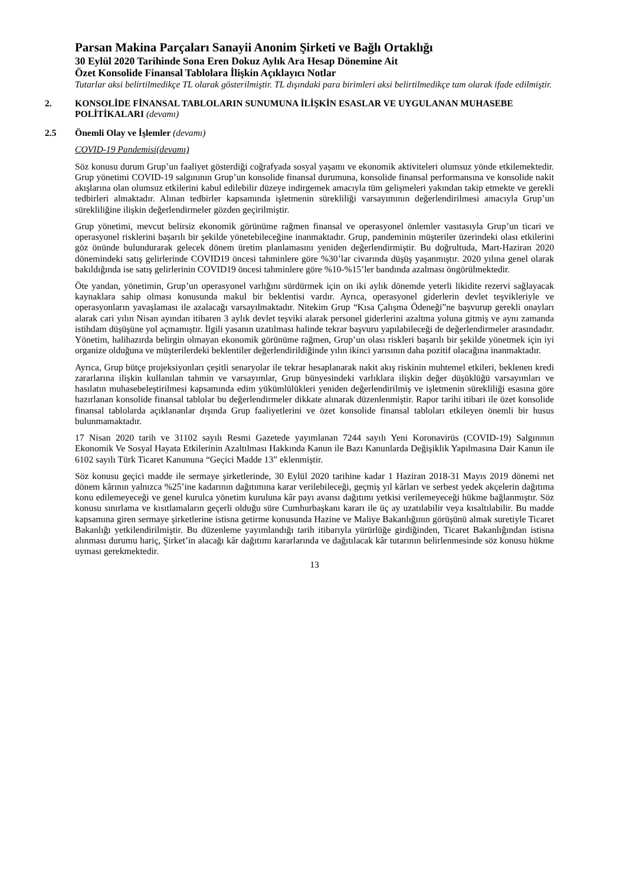Parsan Makina Parçaları Sanayii Anonim Şirketi ve Bağlı Ortaklığı
30 Eylül 2020 Tarihinde Sona Eren Dokuz Aylık Ara Hesap Dönemine Ait
Özet Konsolide Finansal Tablolara İlişkin Açıklayıcı Notlar
Tutarlar aksi belirtilmedikçe TL olarak gösterilmiştir. TL dışındaki para birimleri aksi belirtilmedikçe tam olarak ifade edilmiştir.
2. KONSOLİDE FİNANSAL TABLOLARIN SUNUMUNA İLİŞKİN ESASLAR VE UYGULANAN MUHASEBE POLİTİKALARI (devamı)
2.5 Önemli Olay ve İşlemler (devamı)
COVID-19 Pandemisi(devamı)
Söz konusu durum Grup’un faaliyet gösterdiği coğrafyada sosyal yaşamı ve ekonomik aktiviteleri olumsuz yönde etkilemektedir. Grup yönetimi COVID-19 salgınının Grup’un konsolide finansal durumuna, konsolide finansal performansına ve konsolide nakit akışlarına olan olumsuz etkilerini kabul edilebilir düzeye indirgemek amacıyla tüm gelişmeleri yakından takip etmekte ve gerekli tedbirleri almaktadır. Alınan tedbirler kapsamında işletmenin sürekliliği varsayımının değerlendirilmesi amacıyla Grup’un sürekliliğine ilişkin değerlendirmeler gözden geçirilmiştir.
Grup yönetimi, mevcut belirsiz ekonomik görünüme rağmen finansal ve operasyonel önlemler vasıtasıyla Grup’un ticari ve operasyonel risklerini başarılı bir şekilde yönetebileceğine inanmaktadır. Grup, pandeminin müşteriler üzerindeki olası etkilerini göz önünde bulundurarak gelecek dönem üretim planlamasını yeniden değerlendirmiştir. Bu doğrultuda, Mart-Haziran 2020 dönemindeki satış gelirlerinde COVID19 öncesi tahminlere göre %30’lar civarında düşüş yaşanmıştır. 2020 yılına genel olarak bakıldığında ise satış gelirlerinin COVID19 öncesi tahminlere göre %10-%15’ler bandında azalması öngörülmektedir.
Öte yandan, yönetimin, Grup’un operasyonel varlığını sürdürmek için on iki aylık dönemde yeterli likidite rezervi sağlayacak kaynaklara sahip olması konusunda makul bir beklentisi vardır. Ayrıca, operasyonel giderlerin devlet teşvikleriyle ve operasyonların yavaşlaması ile azalacağı varsayılmaktadır. Nitekim Grup “Kısa Çalışma Ödeneği”ne başvurup gerekli onayları alarak cari yılın Nisan ayından itibaren 3 aylık devlet teşviki alarak personel giderlerini azaltma yoluna gitmiş ve aynı zamanda istihdam düşüşüne yol açmamıştır. İlgili yasanın uzatılması halinde tekrar başvuru yapılabileceği de değerlendirmeler arasındadır. Yönetim, halihazırda belirgin olmayan ekonomik görünüme rağmen, Grup’un olası riskleri başarılı bir şekilde yönetmek için iyi organize olduğuna ve müşterilerdeki beklentiler değerlendirildiğinde yılın ikinci yarısının daha pozitif olacağına inanmaktadır.
Ayrıca, Grup bütçe projeksiyonları çeşitli senaryolar ile tekrar hesaplanarak nakit akış riskinin muhtemel etkileri, beklenen kredi zararlarına ilişkin kullanılan tahmin ve varsayımlar, Grup bünyesindeki varlıklara ilişkin değer düşüklüğü varsayımları ve hasılatın muhasebeleştirilmesi kapsamında edim yükümlülükleri yeniden değerlendirilmiş ve işletmenin sürekliliği esasına göre hazırlanan konsolide finansal tablolar bu değerlendirmeler dikkate alınarak düzenlenmiştir. Rapor tarihi itibari ile özet konsolide finansal tablolarda açıklananlar dışında Grup faaliyetlerini ve özet konsolide finansal tabloları etkileyen önemli bir husus bulunmamaktadır.
17 Nisan 2020 tarih ve 31102 sayılı Resmi Gazetede yayımlanan 7244 sayılı Yeni Koronavirüs (COVID-19) Salgınının Ekonomik Ve Sosyal Hayata Etkilerinin Azaltılması Hakkında Kanun ile Bazı Kanunlarda Değişiklik Yapılmasına Dair Kanun ile 6102 sayılı Türk Ticaret Kanununa “Geçici Madde 13” eklenmiştir.
Söz konusu geçici madde ile sermaye şirketlerinde, 30 Eylül 2020 tarihine kadar 1 Haziran 2018-31 Mayıs 2019 dönemi net dönem kârının yalnızca %25’ine kadarının dağıtımına karar verilebileceği, geçmiş yıl kârları ve serbest yedek akçelerin dağıtıma konu edilemeyeceği ve genel kurulca yönetim kuruluna kâr payı avansı dağıtımı yetkisi verilemeyeceği hükme bağlanmıştır. Söz konusu sınırlama ve kısıtlamaların geçerli olduğu süre Cumhurbaşkanı kararı ile üç ay uzatılabilir veya kısaltılabilir. Bu madde kapsamına giren sermaye şirketlerine istisna getirme konusunda Hazine ve Maliye Bakanlığının görüşünü almak suretiyle Ticaret Bakanlığı yetkilendirilmiştir. Bu düzenleme yayımlandığı tarih itibarıyla yürürlüğe girdiğinden, Ticaret Bakanlığından istisna alınması durumu hariç, Şirket’in alacağı kâr dağıtımı kararlarında ve dağıtılacak kâr tutarının belirlenmesinde söz konusu hükme uyması gerekmektedir.
13